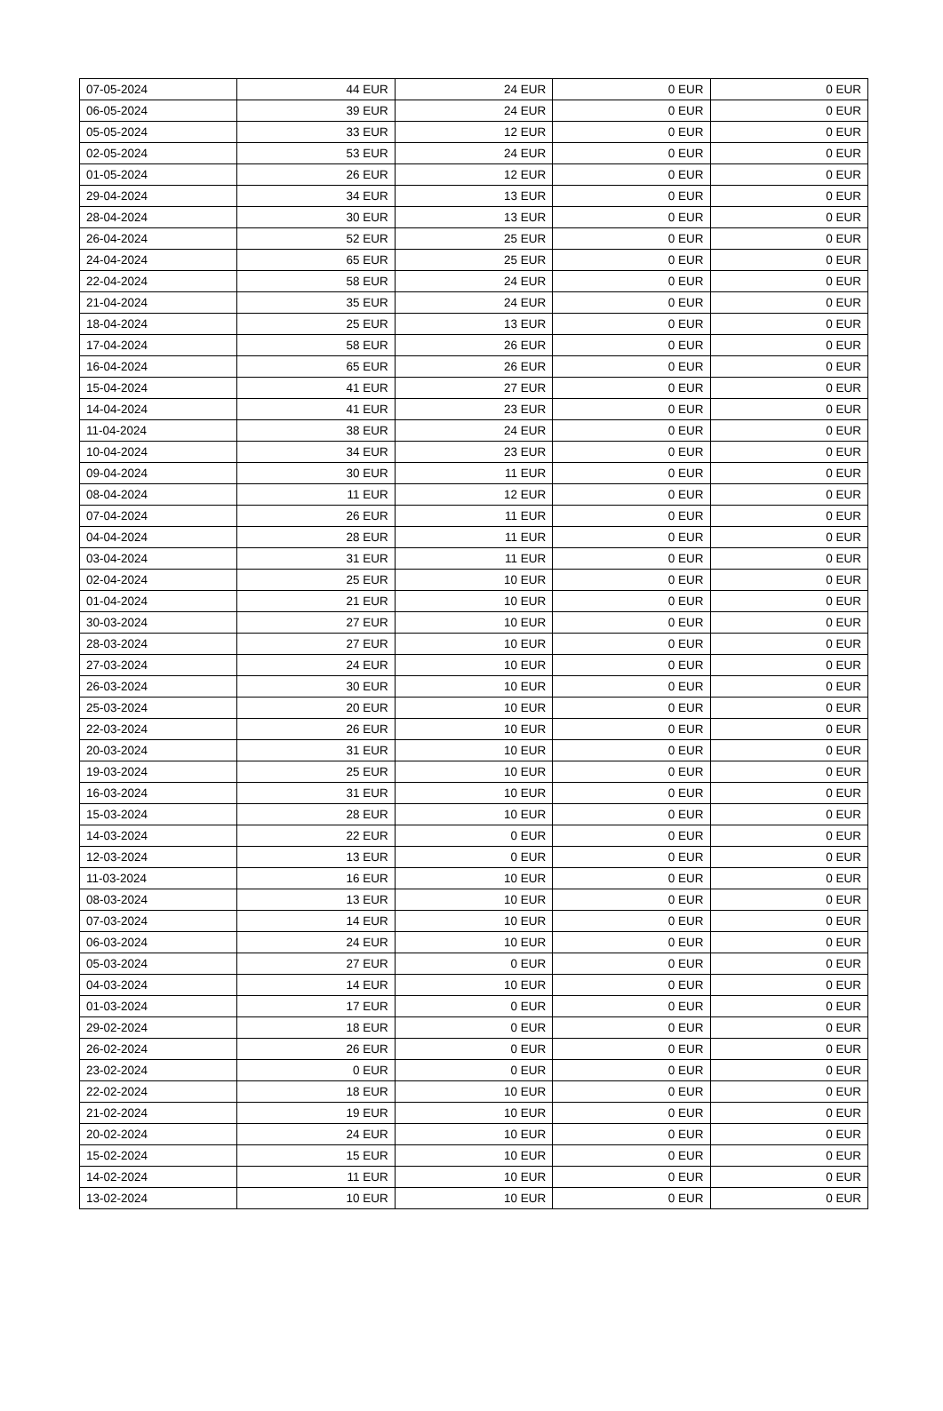| 07-05-2024 | 44 EUR | 24 EUR | 0 EUR | 0 EUR |
| 06-05-2024 | 39 EUR | 24 EUR | 0 EUR | 0 EUR |
| 05-05-2024 | 33 EUR | 12 EUR | 0 EUR | 0 EUR |
| 02-05-2024 | 53 EUR | 24 EUR | 0 EUR | 0 EUR |
| 01-05-2024 | 26 EUR | 12 EUR | 0 EUR | 0 EUR |
| 29-04-2024 | 34 EUR | 13 EUR | 0 EUR | 0 EUR |
| 28-04-2024 | 30 EUR | 13 EUR | 0 EUR | 0 EUR |
| 26-04-2024 | 52 EUR | 25 EUR | 0 EUR | 0 EUR |
| 24-04-2024 | 65 EUR | 25 EUR | 0 EUR | 0 EUR |
| 22-04-2024 | 58 EUR | 24 EUR | 0 EUR | 0 EUR |
| 21-04-2024 | 35 EUR | 24 EUR | 0 EUR | 0 EUR |
| 18-04-2024 | 25 EUR | 13 EUR | 0 EUR | 0 EUR |
| 17-04-2024 | 58 EUR | 26 EUR | 0 EUR | 0 EUR |
| 16-04-2024 | 65 EUR | 26 EUR | 0 EUR | 0 EUR |
| 15-04-2024 | 41 EUR | 27 EUR | 0 EUR | 0 EUR |
| 14-04-2024 | 41 EUR | 23 EUR | 0 EUR | 0 EUR |
| 11-04-2024 | 38 EUR | 24 EUR | 0 EUR | 0 EUR |
| 10-04-2024 | 34 EUR | 23 EUR | 0 EUR | 0 EUR |
| 09-04-2024 | 30 EUR | 11 EUR | 0 EUR | 0 EUR |
| 08-04-2024 | 11 EUR | 12 EUR | 0 EUR | 0 EUR |
| 07-04-2024 | 26 EUR | 11 EUR | 0 EUR | 0 EUR |
| 04-04-2024 | 28 EUR | 11 EUR | 0 EUR | 0 EUR |
| 03-04-2024 | 31 EUR | 11 EUR | 0 EUR | 0 EUR |
| 02-04-2024 | 25 EUR | 10 EUR | 0 EUR | 0 EUR |
| 01-04-2024 | 21 EUR | 10 EUR | 0 EUR | 0 EUR |
| 30-03-2024 | 27 EUR | 10 EUR | 0 EUR | 0 EUR |
| 28-03-2024 | 27 EUR | 10 EUR | 0 EUR | 0 EUR |
| 27-03-2024 | 24 EUR | 10 EUR | 0 EUR | 0 EUR |
| 26-03-2024 | 30 EUR | 10 EUR | 0 EUR | 0 EUR |
| 25-03-2024 | 20 EUR | 10 EUR | 0 EUR | 0 EUR |
| 22-03-2024 | 26 EUR | 10 EUR | 0 EUR | 0 EUR |
| 20-03-2024 | 31 EUR | 10 EUR | 0 EUR | 0 EUR |
| 19-03-2024 | 25 EUR | 10 EUR | 0 EUR | 0 EUR |
| 16-03-2024 | 31 EUR | 10 EUR | 0 EUR | 0 EUR |
| 15-03-2024 | 28 EUR | 10 EUR | 0 EUR | 0 EUR |
| 14-03-2024 | 22 EUR | 0 EUR | 0 EUR | 0 EUR |
| 12-03-2024 | 13 EUR | 0 EUR | 0 EUR | 0 EUR |
| 11-03-2024 | 16 EUR | 10 EUR | 0 EUR | 0 EUR |
| 08-03-2024 | 13 EUR | 10 EUR | 0 EUR | 0 EUR |
| 07-03-2024 | 14 EUR | 10 EUR | 0 EUR | 0 EUR |
| 06-03-2024 | 24 EUR | 10 EUR | 0 EUR | 0 EUR |
| 05-03-2024 | 27 EUR | 0 EUR | 0 EUR | 0 EUR |
| 04-03-2024 | 14 EUR | 10 EUR | 0 EUR | 0 EUR |
| 01-03-2024 | 17 EUR | 0 EUR | 0 EUR | 0 EUR |
| 29-02-2024 | 18 EUR | 0 EUR | 0 EUR | 0 EUR |
| 26-02-2024 | 26 EUR | 0 EUR | 0 EUR | 0 EUR |
| 23-02-2024 | 0 EUR | 0 EUR | 0 EUR | 0 EUR |
| 22-02-2024 | 18 EUR | 10 EUR | 0 EUR | 0 EUR |
| 21-02-2024 | 19 EUR | 10 EUR | 0 EUR | 0 EUR |
| 20-02-2024 | 24 EUR | 10 EUR | 0 EUR | 0 EUR |
| 15-02-2024 | 15 EUR | 10 EUR | 0 EUR | 0 EUR |
| 14-02-2024 | 11 EUR | 10 EUR | 0 EUR | 0 EUR |
| 13-02-2024 | 10 EUR | 10 EUR | 0 EUR | 0 EUR |